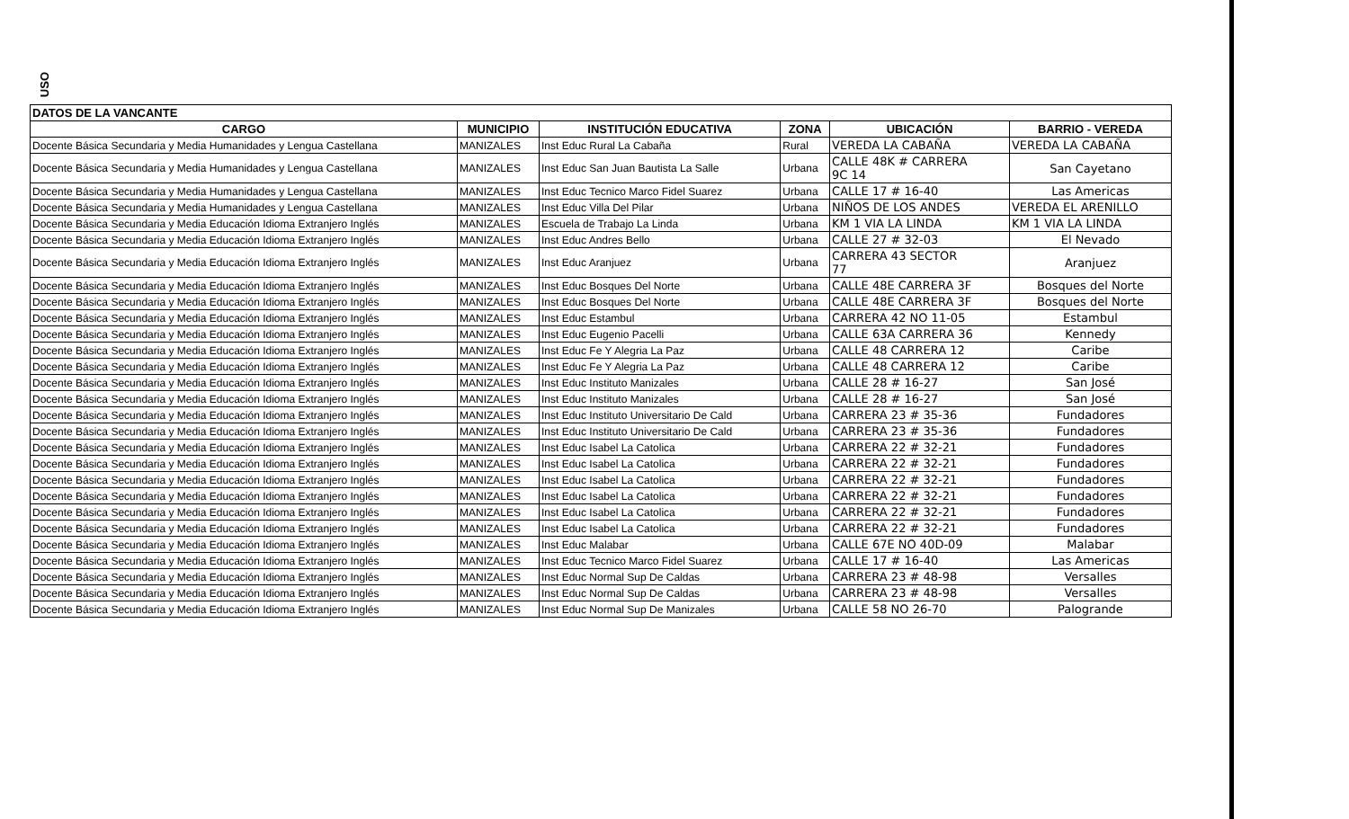USO
| DATOS DE LA VANCANTE | | | | | |
| --- | --- | --- | --- | --- | --- |
| CARGO | MUNICIPIO | INSTITUCIÓN EDUCATIVA | ZONA | UBICACIÓN | BARRIO - VEREDA |
| Docente Básica Secundaria y Media Humanidades y Lengua Castellana | MANIZALES | Inst Educ Rural La Cabaña | Rural | VEREDA LA CABAÑA | VEREDA LA CABAÑA |
| Docente Básica Secundaria y Media Humanidades y Lengua Castellana | MANIZALES | Inst Educ San Juan Bautista La Salle | Urbana | CALLE 48K # CARRERA 9C 14 | San Cayetano |
| Docente Básica Secundaria y Media Humanidades y Lengua Castellana | MANIZALES | Inst Educ Tecnico Marco Fidel Suarez | Urbana | CALLE 17 # 16-40 | Las Americas |
| Docente Básica Secundaria y Media Humanidades y Lengua Castellana | MANIZALES | Inst Educ Villa Del Pilar | Urbana | NIÑOS DE LOS ANDES | VEREDA EL ARENILLO |
| Docente Básica Secundaria y Media Educación Idioma Extranjero Inglés | MANIZALES | Escuela de Trabajo La Linda | Urbana | KM 1 VIA LA LINDA | KM 1 VIA LA LINDA |
| Docente Básica Secundaria y Media Educación Idioma Extranjero Inglés | MANIZALES | Inst Educ Andres Bello | Urbana | CALLE 27 # 32-03 | El Nevado |
| Docente Básica Secundaria y Media Educación Idioma Extranjero Inglés | MANIZALES | Inst Educ Aranjuez | Urbana | CARRERA 43 SECTOR 77 | Aranjuez |
| Docente Básica Secundaria y Media Educación Idioma Extranjero Inglés | MANIZALES | Inst Educ Bosques Del Norte | Urbana | CALLE 48E CARRERA 3F | Bosques del Norte |
| Docente Básica Secundaria y Media Educación Idioma Extranjero Inglés | MANIZALES | Inst Educ Bosques Del Norte | Urbana | CALLE 48E CARRERA 3F | Bosques del Norte |
| Docente Básica Secundaria y Media Educación Idioma Extranjero Inglés | MANIZALES | Inst Educ Estambul | Urbana | CARRERA 42 NO 11-05 | Estambul |
| Docente Básica Secundaria y Media Educación Idioma Extranjero Inglés | MANIZALES | Inst Educ Eugenio Pacelli | Urbana | CALLE 63A CARRERA 36 | Kennedy |
| Docente Básica Secundaria y Media Educación Idioma Extranjero Inglés | MANIZALES | Inst Educ Fe Y Alegria La Paz | Urbana | CALLE 48 CARRERA 12 | Caribe |
| Docente Básica Secundaria y Media Educación Idioma Extranjero Inglés | MANIZALES | Inst Educ Fe Y Alegria La Paz | Urbana | CALLE 48 CARRERA 12 | Caribe |
| Docente Básica Secundaria y Media Educación Idioma Extranjero Inglés | MANIZALES | Inst Educ Instituto Manizales | Urbana | CALLE 28 # 16-27 | San José |
| Docente Básica Secundaria y Media Educación Idioma Extranjero Inglés | MANIZALES | Inst Educ Instituto Manizales | Urbana | CALLE 28 # 16-27 | San José |
| Docente Básica Secundaria y Media Educación Idioma Extranjero Inglés | MANIZALES | Inst Educ Instituto Universitario De Cald | Urbana | CARRERA 23 # 35-36 | Fundadores |
| Docente Básica Secundaria y Media Educación Idioma Extranjero Inglés | MANIZALES | Inst Educ Instituto Universitario De Cald | Urbana | CARRERA 23 # 35-36 | Fundadores |
| Docente Básica Secundaria y Media Educación Idioma Extranjero Inglés | MANIZALES | Inst Educ Isabel La Catolica | Urbana | CARRERA 22 # 32-21 | Fundadores |
| Docente Básica Secundaria y Media Educación Idioma Extranjero Inglés | MANIZALES | Inst Educ Isabel La Catolica | Urbana | CARRERA 22 # 32-21 | Fundadores |
| Docente Básica Secundaria y Media Educación Idioma Extranjero Inglés | MANIZALES | Inst Educ Isabel La Catolica | Urbana | CARRERA 22 # 32-21 | Fundadores |
| Docente Básica Secundaria y Media Educación Idioma Extranjero Inglés | MANIZALES | Inst Educ Isabel La Catolica | Urbana | CARRERA 22 # 32-21 | Fundadores |
| Docente Básica Secundaria y Media Educación Idioma Extranjero Inglés | MANIZALES | Inst Educ Isabel La Catolica | Urbana | CARRERA 22 # 32-21 | Fundadores |
| Docente Básica Secundaria y Media Educación Idioma Extranjero Inglés | MANIZALES | Inst Educ Isabel La Catolica | Urbana | CARRERA 22 # 32-21 | Fundadores |
| Docente Básica Secundaria y Media Educación Idioma Extranjero Inglés | MANIZALES | Inst Educ Malabar | Urbana | CALLE 67E NO 40D-09 | Malabar |
| Docente Básica Secundaria y Media Educación Idioma Extranjero Inglés | MANIZALES | Inst Educ Tecnico Marco Fidel Suarez | Urbana | CALLE 17 # 16-40 | Las Americas |
| Docente Básica Secundaria y Media Educación Idioma Extranjero Inglés | MANIZALES | Inst Educ Normal Sup De Caldas | Urbana | CARRERA 23 # 48-98 | Versalles |
| Docente Básica Secundaria y Media Educación Idioma Extranjero Inglés | MANIZALES | Inst Educ Normal Sup De Caldas | Urbana | CARRERA 23 # 48-98 | Versalles |
| Docente Básica Secundaria y Media Educación Idioma Extranjero Inglés | MANIZALES | Inst Educ Normal Sup De Manizales | Urbana | CALLE 58 NO 26-70 | Palogrande |